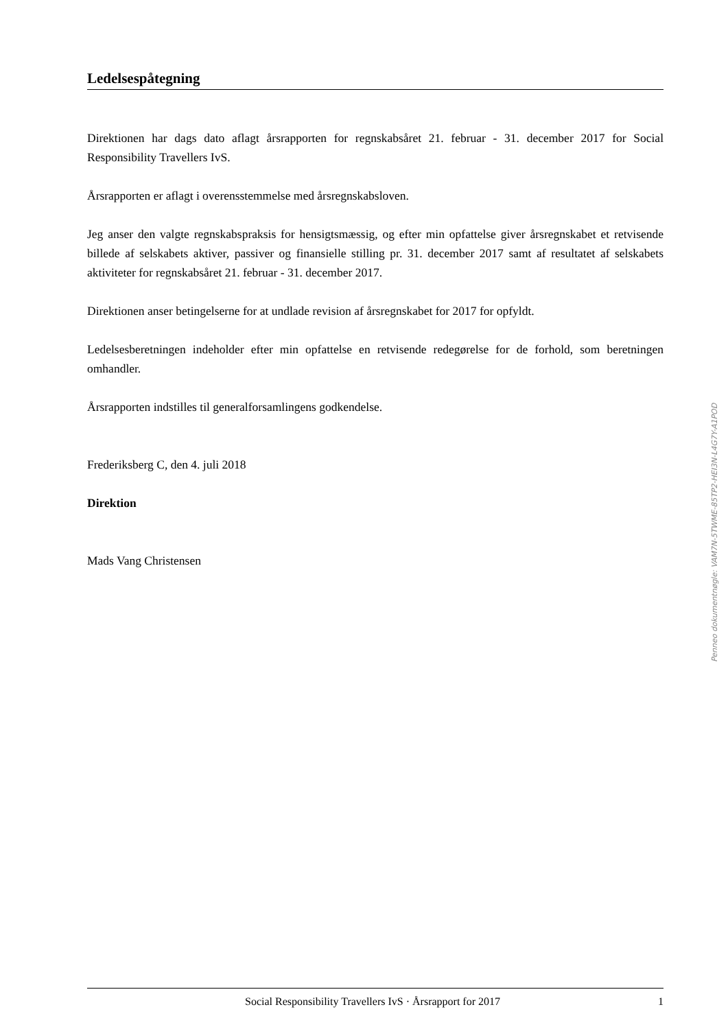Ledelsespåtegning
Direktionen har dags dato aflagt årsrapporten for regnskabsåret 21. februar - 31. december 2017 for Social Responsibility Travellers IvS.
Årsrapporten er aflagt i overensstemmelse med årsregnskabsloven.
Jeg anser den valgte regnskabspraksis for hensigtsmæssig, og efter min opfattelse giver årsregnskabet et retvisende billede af selskabets aktiver, passiver og finansielle stilling pr. 31. december 2017 samt af resultatet af selskabets aktiviteter for regnskabsåret 21. februar - 31. december 2017.
Direktionen anser betingelserne for at undlade revision af årsregnskabet for 2017 for opfyldt.
Ledelsesberetningen indeholder efter min opfattelse en retvisende redegørelse for de forhold, som beretningen omhandler.
Årsrapporten indstilles til generalforsamlingens godkendelse.
Frederiksberg C, den 4. juli 2018
Direktion
Mads Vang Christensen
Penneo dokumentnøgle: VAM7N-5TWME-85TP2-HEI3N-L4G7Y-A1POD
Social Responsibility Travellers IvS · Årsrapport for 2017 1